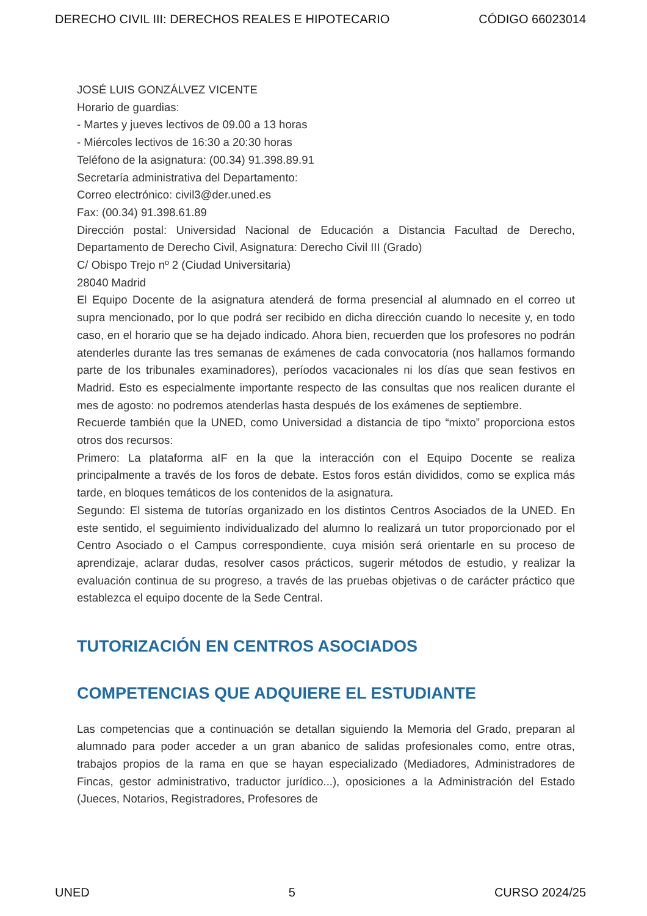DERECHO CIVIL III: DERECHOS REALES E HIPOTECARIO CÓDIGO 66023014
JOSÉ LUIS GONZÁLVEZ VICENTE
Horario de guardias:
- Martes y jueves lectivos de 09.00 a 13 horas
- Miércoles lectivos de 16:30 a 20:30 horas
Teléfono de la asignatura: (00.34) 91.398.89.91
Secretaría administrativa del Departamento:
Correo electrónico: civil3@der.uned.es
Fax: (00.34) 91.398.61.89
Dirección postal: Universidad Nacional de Educación a Distancia Facultad de Derecho, Departamento de Derecho Civil, Asignatura: Derecho Civil III (Grado)
C/ Obispo Trejo nº 2 (Ciudad Universitaria)
28040 Madrid
El Equipo Docente de la asignatura atenderá de forma presencial al alumnado en el correo ut supra mencionado, por lo que podrá ser recibido en dicha dirección cuando lo necesite y, en todo caso, en el horario que se ha dejado indicado. Ahora bien, recuerden que los profesores no podrán atenderles durante las tres semanas de exámenes de cada convocatoria (nos hallamos formando parte de los tribunales examinadores), períodos vacacionales ni los días que sean festivos en Madrid. Esto es especialmente importante respecto de las consultas que nos realicen durante el mes de agosto: no podremos atenderlas hasta después de los exámenes de septiembre.
Recuerde también que la UNED, como Universidad a distancia de tipo “mixto” proporciona estos otros dos recursos:
Primero: La plataforma aIF en la que la interacción con el Equipo Docente se realiza principalmente a través de los foros de debate. Estos foros están divididos, como se explica más tarde, en bloques temáticos de los contenidos de la asignatura.
Segundo: El sistema de tutorías organizado en los distintos Centros Asociados de la UNED. En este sentido, el seguimiento individualizado del alumno lo realizará un tutor proporcionado por el Centro Asociado o el Campus correspondiente, cuya misión será orientarle en su proceso de aprendizaje, aclarar dudas, resolver casos prácticos, sugerir métodos de estudio, y realizar la evaluación continua de su progreso, a través de las pruebas objetivas o de carácter práctico que establezca el equipo docente de la Sede Central.
TUTORIZACIÓN EN CENTROS ASOCIADOS
COMPETENCIAS QUE ADQUIERE EL ESTUDIANTE
Las competencias que a continuación se detallan siguiendo la Memoria del Grado, preparan al alumnado para poder acceder a un gran abanico de salidas profesionales como, entre otras, trabajos propios de la rama en que se hayan especializado (Mediadores, Administradores de Fincas, gestor administrativo, traductor jurídico...), oposiciones a la Administración del Estado (Jueces, Notarios, Registradores, Profesores de
UNED 5 CURSO 2024/25